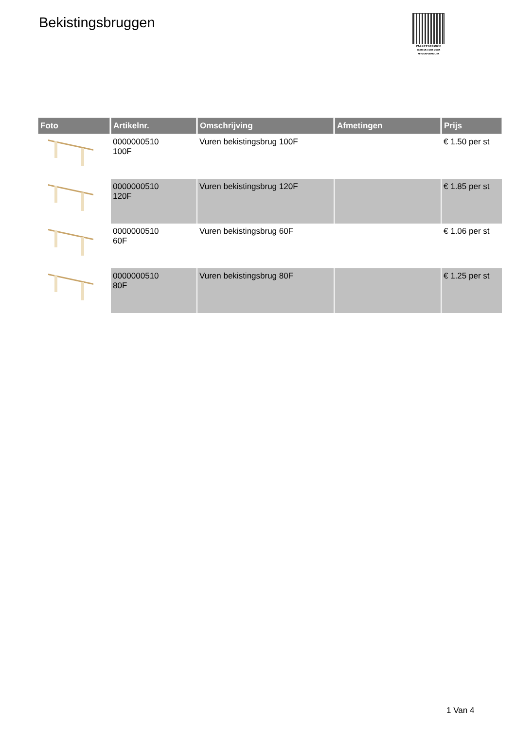Bekistingsbruggen
PALLETSERVICE
SCAN QR-CODE VOOR RETOURFORMULIER
| Foto | Artikelnr. | Omschrijving | Afmetingen | Prijs |
| --- | --- | --- | --- | --- |
| | 0000000510 100F | Vuren bekistingsbrug 100F | | € 1.50 per st |
| | 0000000510 120F | Vuren bekistingsbrug 120F | | € 1.85 per st |
| | 0000000510 60F | Vuren bekistingsbrug 60F | | € 1.06 per st |
| | 0000000510 80F | Vuren bekistingsbrug 80F | | € 1.25 per st |
1 Van 4